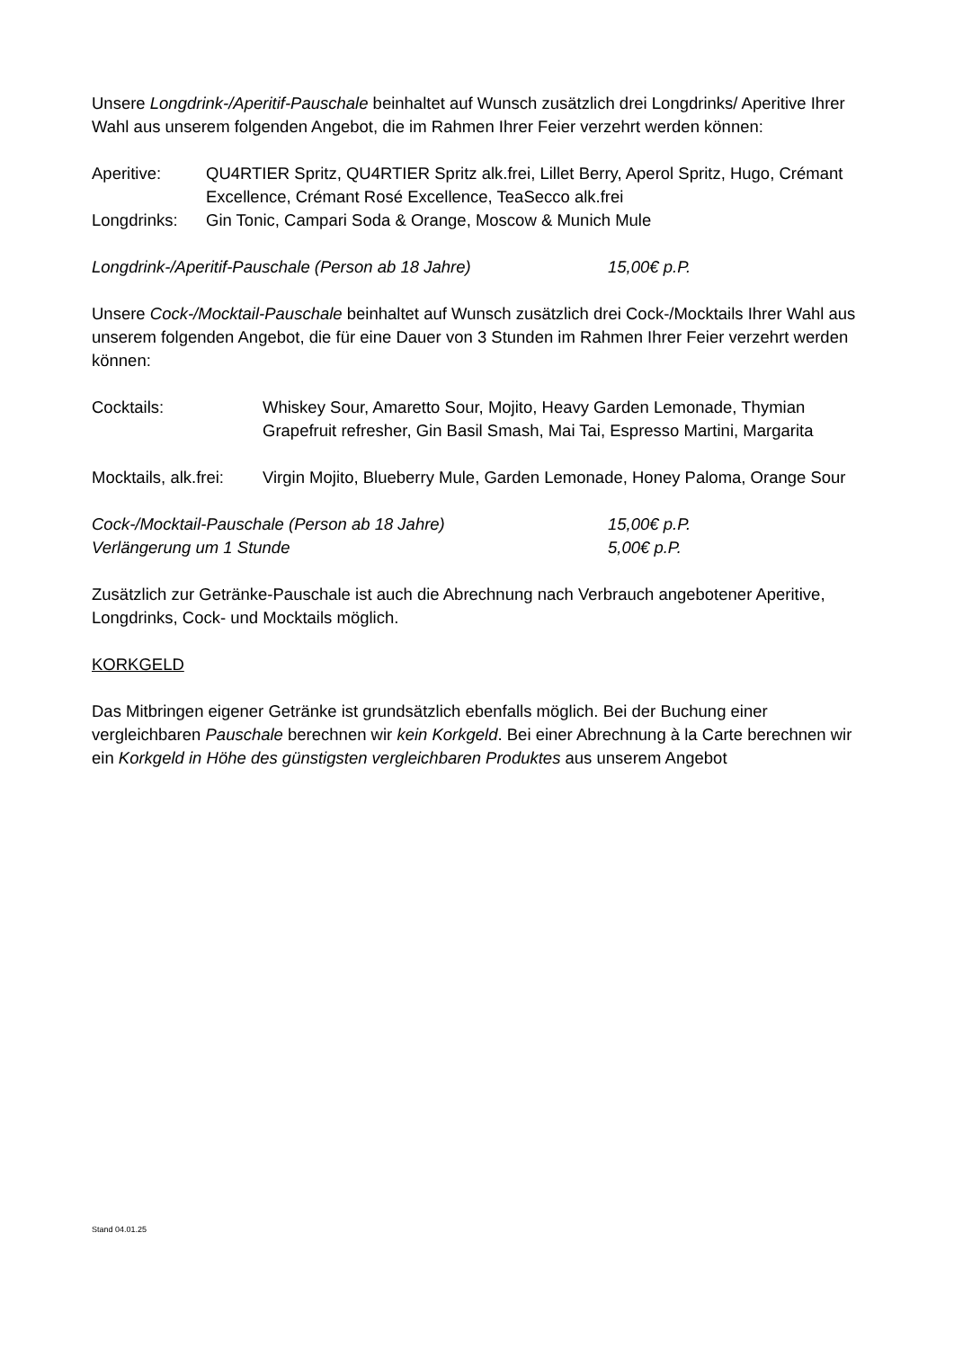Unsere Longdrink-/Aperitif-Pauschale beinhaltet auf Wunsch zusätzlich drei Longdrinks/ Aperitive Ihrer Wahl aus unserem folgenden Angebot, die im Rahmen Ihrer Feier verzehrt werden können:
Aperitive: QU4RTIER Spritz, QU4RTIER Spritz alk.frei, Lillet Berry, Aperol Spritz, Hugo, Crémant Excellence, Crémant Rosé Excellence, TeaSecco alk.frei
Longdrinks: Gin Tonic, Campari Soda & Orange, Moscow & Munich Mule
Longdrink-/Aperitif-Pauschale (Person ab 18 Jahre) 15,00€ p.P.
Unsere Cock-/Mocktail-Pauschale beinhaltet auf Wunsch zusätzlich drei Cock-/Mocktails Ihrer Wahl aus unserem folgenden Angebot, die für eine Dauer von 3 Stunden im Rahmen Ihrer Feier verzehrt werden können:
Cocktails: Whiskey Sour, Amaretto Sour, Mojito, Heavy Garden Lemonade, Thymian Grapefruit refresher, Gin Basil Smash, Mai Tai, Espresso Martini, Margarita
Mocktails, alk.frei:
Virgin Mojito, Blueberry Mule, Garden Lemonade, Honey Paloma, Orange Sour
Cock-/Mocktail-Pauschale (Person ab 18 Jahre) 15,00€ p.P.
Verlängerung um 1 Stunde 5,00€ p.P.
Zusätzlich zur Getränke-Pauschale ist auch die Abrechnung nach Verbrauch angebotener Aperitive, Longdrinks, Cock- und Mocktails möglich.
KORKGELD
Das Mitbringen eigener Getränke ist grundsätzlich ebenfalls möglich. Bei der Buchung einer vergleichbaren Pauschale berechnen wir kein Korkgeld. Bei einer Abrechnung à la Carte berechnen wir ein Korkgeld in Höhe des günstigsten vergleichbaren Produktes aus unserem Angebot
Stand 04.01.25